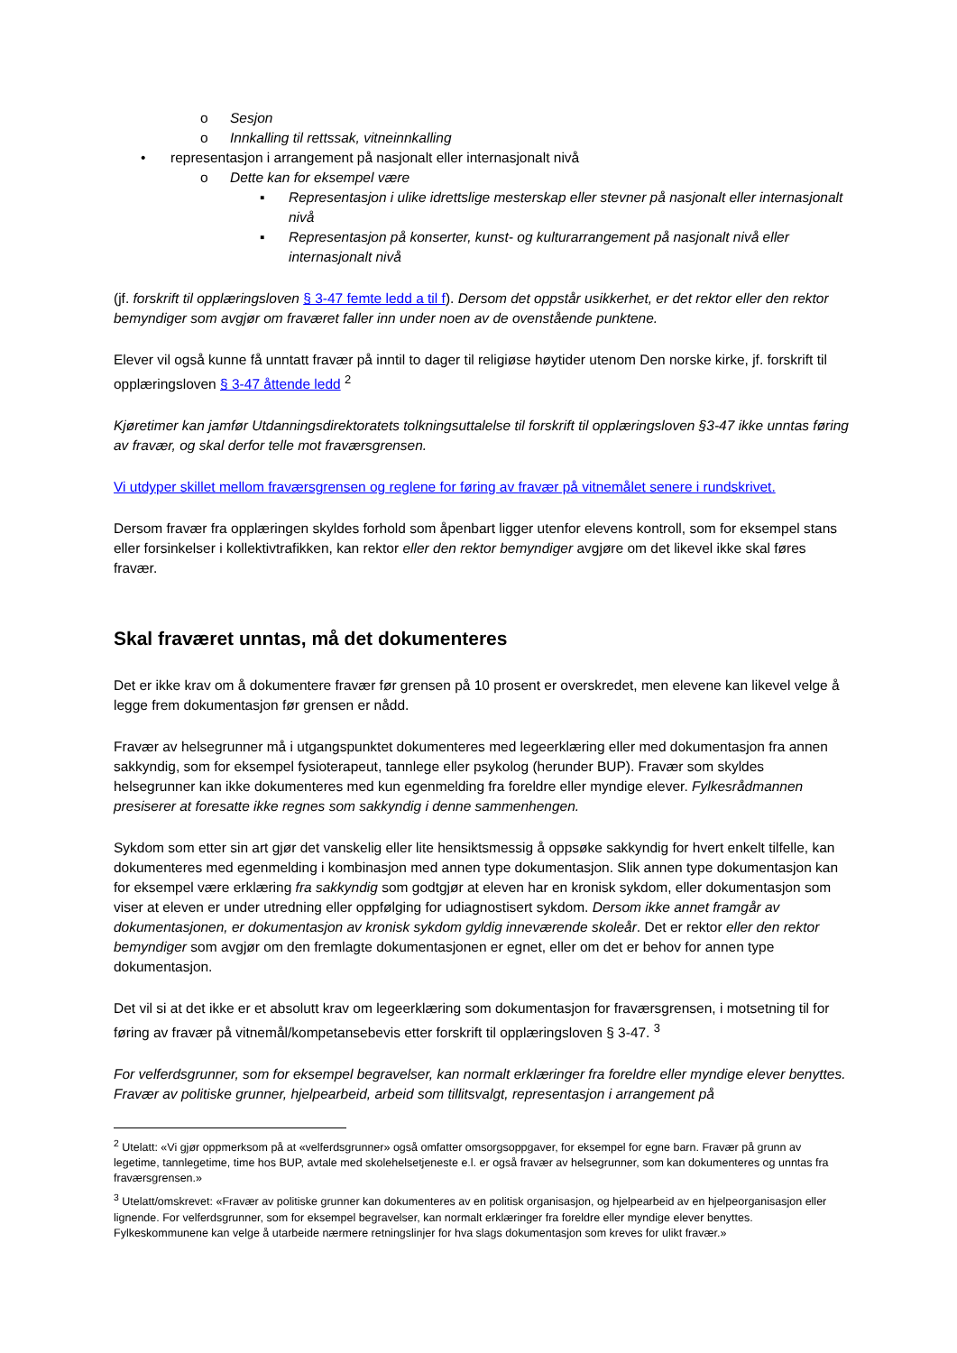o Sesjon
o Innkalling til rettssak, vitneinnkalling
• representasjon i arrangement på nasjonalt eller internasjonalt nivå
o Dette kan for eksempel være
▪ Representasjon i ulike idrettslige mesterskap eller stevner på nasjonalt eller internasjonalt nivå
▪ Representasjon på konserter, kunst- og kulturarrangement på nasjonalt nivå eller internasjonalt nivå
(jf. forskrift til opplæringsloven § 3-47 femte ledd a til f). Dersom det oppstår usikkerhet, er det rektor eller den rektor bemyndiger som avgjør om fraværet faller inn under noen av de ovenstående punktene.
Elever vil også kunne få unntatt fravær på inntil to dager til religiøse høytider utenom Den norske kirke, jf. forskrift til opplæringsloven § 3-47 åttende ledd <sup>2</sup>
Kjøretimer kan jamfør Utdanningsdirektoratets tolkningsuttalelse til forskrift til opplæringsloven §3-47 ikke unntas føring av fravær, og skal derfor telle mot fraværsgrensen.
Vi utdyper skillet mellom fraværsgrensen og reglene for føring av fravær på vitnemålet senere i rundskrivet.
Dersom fravær fra opplæringen skyldes forhold som åpenbart ligger utenfor elevens kontroll, som for eksempel stans eller forsinkelser i kollektivtrafikken, kan rektor eller den rektor bemyndiger avgjøre om det likevel ikke skal føres fravær.
Skal fraværet unntas, må det dokumenteres
Det er ikke krav om å dokumentere fravær før grensen på 10 prosent er overskredet, men elevene kan likevel velge å legge frem dokumentasjon før grensen er nådd.
Fravær av helsegrunner må i utgangspunktet dokumenteres med legeerklæring eller med dokumentasjon fra annen sakkyndig, som for eksempel fysioterapeut, tannlege eller psykolog (herunder BUP). Fravær som skyldes helsegrunner kan ikke dokumenteres med kun egenmelding fra foreldre eller myndige elever. Fylkesrådmannen presiserer at foresatte ikke regnes som sakkyndig i denne sammenhengen.
Sykdom som etter sin art gjør det vanskelig eller lite hensiktsmessig å oppsøke sakkyndig for hvert enkelt tilfelle, kan dokumenteres med egenmelding i kombinasjon med annen type dokumentasjon. Slik annen type dokumentasjon kan for eksempel være erklæring fra sakkyndig som godtgjør at eleven har en kronisk sykdom, eller dokumentasjon som viser at eleven er under utredning eller oppfølging for udiagnostisert sykdom. Dersom ikke annet framgår av dokumentasjonen, er dokumentasjon av kronisk sykdom gyldig inneværende skoleår. Det er rektor eller den rektor bemyndiger som avgjør om den fremlagte dokumentasjonen er egnet, eller om det er behov for annen type dokumentasjon.
Det vil si at det ikke er et absolutt krav om legeerklæring som dokumentasjon for fraværsgrensen, i motsetning til for føring av fravær på vitnemål/kompetansebevis etter forskrift til opplæringsloven § 3-47. <sup>3</sup>
For velferdsgrunner, som for eksempel begravelser, kan normalt erklæringer fra foreldre eller myndige elever benyttes. Fravær av politiske grunner, hjelpearbeid, arbeid som tillitsvalgt, representasjon i arrangement på
<sup>2</sup> Utelatt: «Vi gjør oppmerksom på at «velferdsgrunner» også omfatter omsorgsoppgaver, for eksempel for egne barn. Fravær på grunn av legetime, tannlegetime, time hos BUP, avtale med skolehelsetjeneste e.l. er også fravær av helsegrunner, som kan dokumenteres og unntas fra fraværsgrensen.»
<sup>3</sup> Utelatt/omskrevet: «Fravær av politiske grunner kan dokumenteres av en politisk organisasjon, og hjelpearbeid av en hjelpeorganisasjon eller lignende. For velferdsgrunner, som for eksempel begravelser, kan normalt erklæringer fra foreldre eller myndige elever benyttes. Fylkeskommunene kan velge å utarbeide nærmere retningslinjer for hva slags dokumentasjon som kreves for ulikt fravær.»